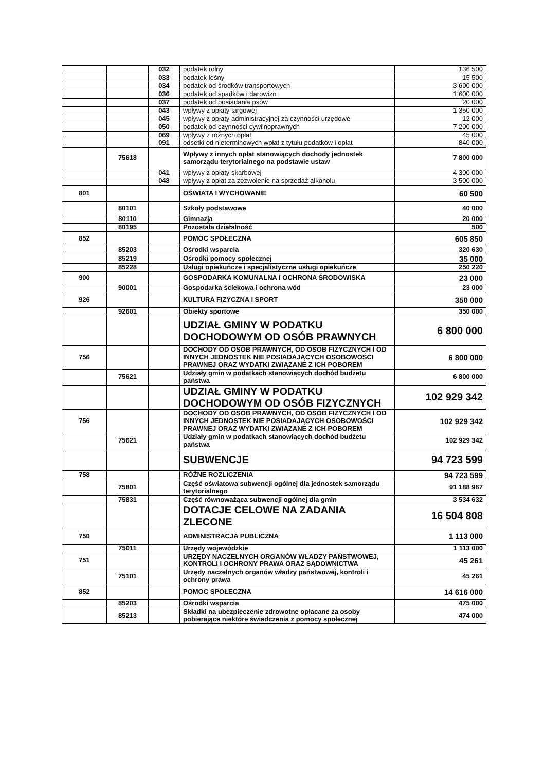| | | 032 | podatek rolny | 136 500 |
| | | 033 | podatek leśny | 15 500 |
| | | 034 | podatek od środków transportowych | 3 600 000 |
| | | 036 | podatek od spadków i darowizn | 1 600 000 |
| | | 037 | podatek od posiadania psów | 20 000 |
| | | 043 | wpływy z opłaty targowej | 1 350 000 |
| | | 045 | wpływy z opłaty administracyjnej za czynności urzędowe | 12 000 |
| | | 050 | podatek od czynności cywilnoprawnych | 7 200 000 |
| | | 069 | wpływy z różnych opłat | 45 000 |
| | | 091 | odsetki od nieterminowych wpłat z tytułu podatków i opłat | 840 000 |
| | 75618 | | Wpływy z innych opłat stanowiących dochody jednostek samorządu terytorialnego na podstawie ustaw | 7 800 000 |
| | | 041 | wpływy z opłaty skarbowej | 4 300 000 |
| | | 048 | wpływy z opłat za zezwolenie na sprzedaż alkoholu | 3 500 000 |
| 801 | | | OŚWIATA I WYCHOWANIE | 60 500 |
| | 80101 | | Szkoły podstawowe | 40 000 |
| | 80110 | | Gimnazja | 20 000 |
| | 80195 | | Pozostała działalność | 500 |
| 852 | | | POMOC SPOŁECZNA | 605 850 |
| | 85203 | | Ośrodki wsparcia | 320 630 |
| | 85219 | | Ośrodki pomocy społecznej | 35 000 |
| | 85228 | | Usługi opiekuńcze i specjalistyczne usługi opiekuńcze | 250 220 |
| 900 | | | GOSPODARKA KOMUNALNA I OCHRONA ŚRODOWISKA | 23 000 |
| | 90001 | | Gospodarka ściekowa i ochrona wód | 23 000 |
| 926 | | | KULTURA FIZYCZNA I SPORT | 350 000 |
| | 92601 | | Obiekty sportowe | 350 000 |
| | | | UDZIAŁ GMINY W PODATKU DOCHODOWYM OD OSÓB PRAWNYCH | 6 800 000 |
| 756 | | | DOCHODY OD OSÓB PRAWNYCH, OD OSÓB FIZYCZNYCH I OD INNYCH JEDNOSTEK NIE POSIADAJĄCYCH OSOBOWOŚCI PRAWNEJ ORAZ WYDATKI ZWIĄZANE Z ICH POBOREM | 6 800 000 |
| | 75621 | | Udziały gmin w podatkach stanowiących dochód budżetu państwa | 6 800 000 |
| | | | UDZIAŁ GMINY W PODATKU DOCHODOWYM OD OSÓB FIZYCZNYCH | 102 929 342 |
| 756 | | | DOCHODY OD OSÓB PRAWNYCH, OD OSÓB FIZYCZNYCH I OD INNYCH JEDNOSTEK NIE POSIADAJĄCYCH OSOBOWOŚCI PRAWNEJ ORAZ WYDATKI ZWIĄZANE Z ICH POBOREM | 102 929 342 |
| | 75621 | | Udziały gmin w podatkach stanowiących dochód budżetu państwa | 102 929 342 |
| | | | SUBWENCJE | 94 723 599 |
| 758 | | | RÓŻNE ROZLICZENIA | 94 723 599 |
| | 75801 | | Część oświatowa subwencji ogólnej dla jednostek samorządu terytorialnego | 91 188 967 |
| | 75831 | | Część równoważąca subwencji ogólnej dla gmin | 3 534 632 |
| | | | DOTACJE CELOWE NA ZADANIA ZLECONE | 16 504 808 |
| 750 | | | ADMINISTRACJA PUBLICZNA | 1 113 000 |
| | 75011 | | Urzędy wojewódzkie | 1 113 000 |
| 751 | | | URZĘDY NACZELNYCH ORGANÓW WŁADZY PAŃSTWOWEJ, KONTROLI I OCHRONY PRAWA ORAZ SĄDOWNICTWA | 45 261 |
| | 75101 | | Urzędy naczelnych organów władzy państwowej, kontroli i ochrony prawa | 45 261 |
| 852 | | | POMOC SPOŁECZNA | 14 616 000 |
| | 85203 | | Ośrodki wsparcia | 475 000 |
| | 85213 | | Składki na ubezpieczenie zdrowotne opłacane za osoby pobierające niektóre świadczenia z pomocy społecznej | 474 000 |